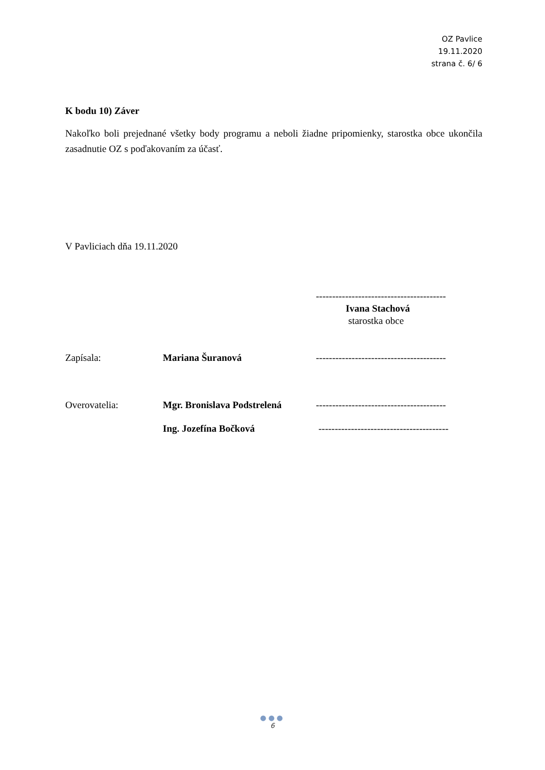OZ Pavlice
19.11.2020
strana č. 6/ 6
K bodu 10) Záver
Nakoľko boli prejednané všetky body programu a neboli žiadne pripomienky, starostka obce ukončila zasadnutie OZ s poďakovaním za účasť.
V Pavliciach dňa 19.11.2020
----------------------------------------
Ivana Stachová
starostka obce
Zapísala: Mariana Šuranová
----------------------------------------
Overovatelia:
Mgr. Bronislava Podstrelená
----------------------------------------
Ing. Jozefína Bočková
----------------------------------------
●●●
6